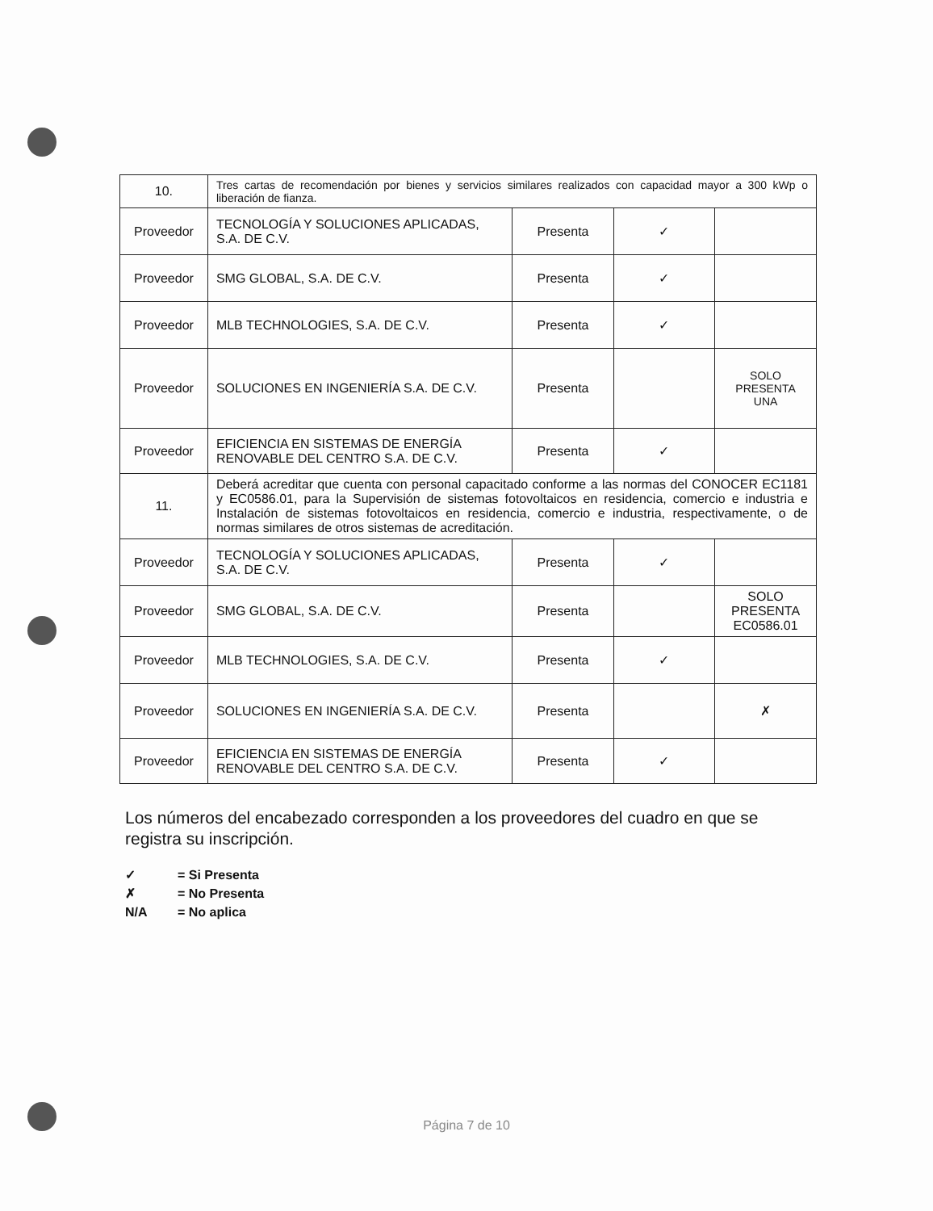| 10. | Tres cartas de recomendación por bienes y servicios similares realizados con capacidad mayor a 300 kWp o liberación de fianza. | | | |
| Proveedor | TECNOLOGÍA Y SOLUCIONES APLICADAS, S.A. DE C.V. | Presenta | ✓ | |
| Proveedor | SMG GLOBAL, S.A. DE C.V. | Presenta | ✓ | |
| Proveedor | MLB TECHNOLOGIES, S.A. DE C.V. | Presenta | ✓ | |
| Proveedor | SOLUCIONES EN INGENIERÍA S.A. DE C.V. | Presenta | | SOLO PRESENTA UNA |
| Proveedor | EFICIENCIA EN SISTEMAS DE ENERGÍA RENOVABLE DEL CENTRO S.A. DE C.V. | Presenta | ✓ | |
| 11. | Deberá acreditar que cuenta con personal capacitado conforme a las normas del CONOCER EC1181 y EC0586.01, para la Supervisión de sistemas fotovoltaicos en residencia, comercio e industria e Instalación de sistemas fotovoltaicos en residencia, comercio e industria, respectivamente, o de normas similares de otros sistemas de acreditación. | | | |
| Proveedor | TECNOLOGÍA Y SOLUCIONES APLICADAS, S.A. DE C.V. | Presenta | ✓ | |
| Proveedor | SMG GLOBAL, S.A. DE C.V. | Presenta | | SOLO PRESENTA EC0586.01 |
| Proveedor | MLB TECHNOLOGIES, S.A. DE C.V. | Presenta | ✓ | |
| Proveedor | SOLUCIONES EN INGENIERÍA S.A. DE C.V. | Presenta | | ✗ |
| Proveedor | EFICIENCIA EN SISTEMAS DE ENERGÍA RENOVABLE DEL CENTRO S.A. DE C.V. | Presenta | ✓ | |
Los números del encabezado corresponden a los proveedores del cuadro en que se registra su inscripción.
✓ = Si Presenta
✗ = No Presenta
N/A = No aplica
Página 7 de 10